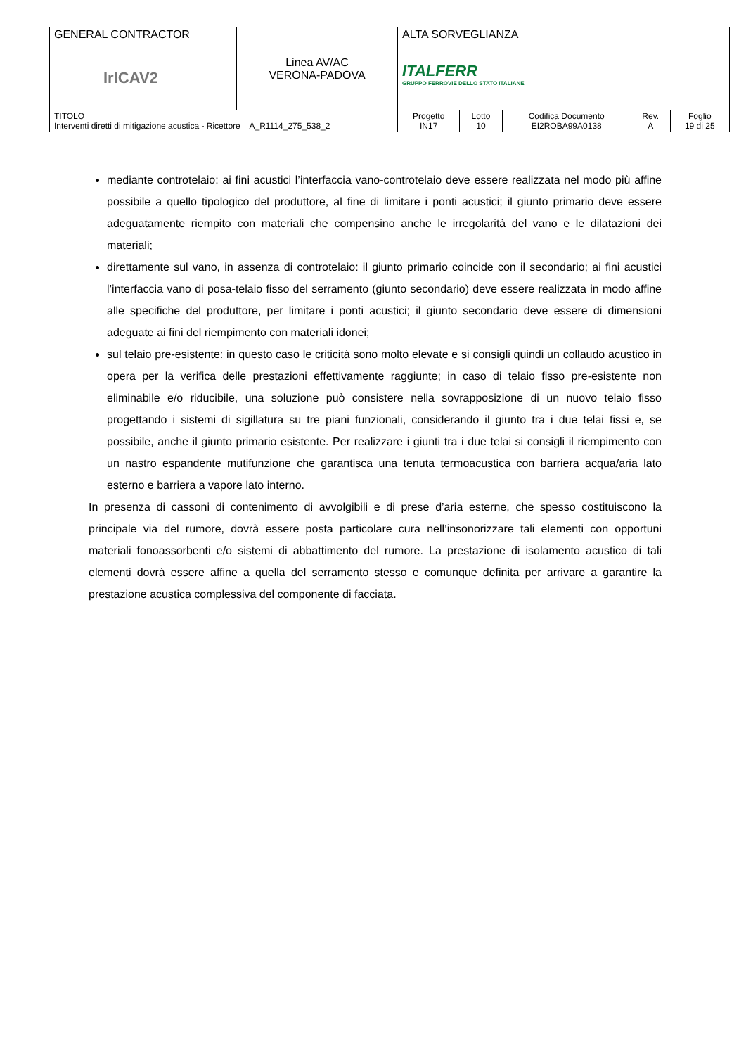| GENERAL CONTRACTOR IrICAV2 | Linea AV/AC VERONA-PADOVA | ALTA SORVEGLIANZA ITALFERR GRUPPO FERROVIE DELLO STATO ITALIANE | | | | |
| TITOLO Interventi diretti di mitigazione acustica - Ricettore A_R1114_275_538_2 | | Progetto IN17 | Lotto 10 | Codifica Documento EI2ROBA99A0138 | Rev. A | Foglio 19 di 25 |
mediante controtelaio: ai fini acustici l’interfaccia vano-controtelaio deve essere realizzata nel modo più affine possibile a quello tipologico del produttore, al fine di limitare i ponti acustici; il giunto primario deve essere adeguatamente riempito con materiali che compensino anche le irregolarità del vano e le dilatazioni dei materiali;
direttamente sul vano, in assenza di controtelaio: il giunto primario coincide con il secondario; ai fini acustici l’interfaccia vano di posa-telaio fisso del serramento (giunto secondario) deve essere realizzata in modo affine alle specifiche del produttore, per limitare i ponti acustici; il giunto secondario deve essere di dimensioni adeguate ai fini del riempimento con materiali idonei;
sul telaio pre-esistente: in questo caso le criticità sono molto elevate e si consigli quindi un collaudo acustico in opera per la verifica delle prestazioni effettivamente raggiunte; in caso di telaio fisso pre-esistente non eliminabile e/o riducibile, una soluzione può consistere nella sovrapposizione di un nuovo telaio fisso progettando i sistemi di sigillatura su tre piani funzionali, considerando il giunto tra i due telai fissi e, se possibile, anche il giunto primario esistente. Per realizzare i giunti tra i due telai si consigli il riempimento con un nastro espandente mutifunzione che garantisca una tenuta termoacustica con barriera acqua/aria lato esterno e barriera a vapore lato interno.
In presenza di cassoni di contenimento di avvolgibili e di prese d’aria esterne, che spesso costituiscono la principale via del rumore, dovrà essere posta particolare cura nell’insonorizzare tali elementi con opportuni materiali fonoassorbenti e/o sistemi di abbattimento del rumore. La prestazione di isolamento acustico di tali elementi dovrà essere affine a quella del serramento stesso e comunque definita per arrivare a garantire la prestazione acustica complessiva del componente di facciata.